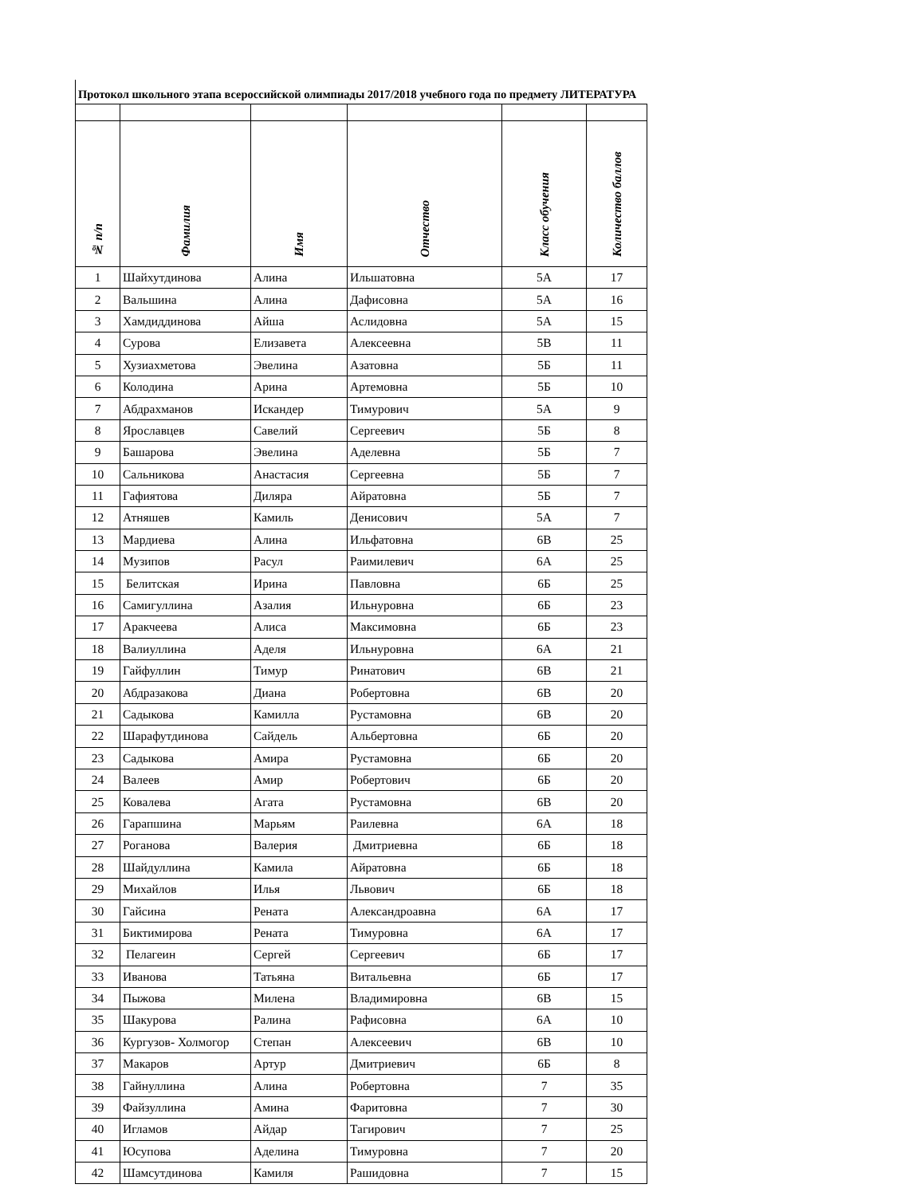Протокол школьного этапа всероссийской олимпиады 2017/2018 учебного года по предмету ЛИТЕРАТУРА
| № п/п | Фамилия | Имя | Отчество | Класс обучения | Количество баллов |
| --- | --- | --- | --- | --- | --- |
| 1 | Шайхутдинова | Алина | Ильшатовна | 5А | 17 |
| 2 | Вальшина | Алина | Дафисовна | 5А | 16 |
| 3 | Хамдиддинова | Айша | Аслидовна | 5А | 15 |
| 4 | Сурова | Елизавета | Алексеевна | 5В | 11 |
| 5 | Хузиахметова | Эвелина | Азатовна | 5Б | 11 |
| 6 | Колодина | Арина | Артемовна | 5Б | 10 |
| 7 | Абдрахманов | Искандер | Тимурович | 5А | 9 |
| 8 | Ярославцев | Савелий | Сергеевич | 5Б | 8 |
| 9 | Башарова | Эвелина | Аделевна | 5Б | 7 |
| 10 | Сальникова | Анастасия | Сергеевна | 5Б | 7 |
| 11 | Гафиятова | Диляра | Айратовна | 5Б | 7 |
| 12 | Атняшев | Камиль | Денисович | 5А | 7 |
| 13 | Мардиева | Алина | Ильфатовна | 6В | 25 |
| 14 | Музипов | Расул | Раимилевич | 6А | 25 |
| 15 | Белитская | Ирина | Павловна | 6Б | 25 |
| 16 | Самигуллина | Азалия | Ильнуровна | 6Б | 23 |
| 17 | Аракчеева | Алиса | Максимовна | 6Б | 23 |
| 18 | Валиуллина | Аделя | Ильнуровна | 6А | 21 |
| 19 | Гайфуллин | Тимур | Ринатович | 6В | 21 |
| 20 | Абдразакова | Диана | Робертовна | 6В | 20 |
| 21 | Садыкова | Камилла | Рустамовна | 6В | 20 |
| 22 | Шарафутдинова | Сайдель | Альбертовна | 6Б | 20 |
| 23 | Садыкова | Амира | Рустамовна | 6Б | 20 |
| 24 | Валеев | Амир | Робертович | 6Б | 20 |
| 25 | Ковалева | Агата | Рустамовна | 6В | 20 |
| 26 | Гарапшина | Марьям | Раилевна | 6А | 18 |
| 27 | Роганова | Валерия | Дмитриевна | 6Б | 18 |
| 28 | Шайдуллина | Камила | Айратовна | 6Б | 18 |
| 29 | Михайлов | Илья | Львович | 6Б | 18 |
| 30 | Гайсина | Рената | Александроавна | 6А | 17 |
| 31 | Биктимирова | Рената | Тимуровна | 6А | 17 |
| 32 | Пелагеин | Сергей | Сергеевич | 6Б | 17 |
| 33 | Иванова | Татьяна | Витальевна | 6Б | 17 |
| 34 | Пыжова | Милена | Владимировна | 6В | 15 |
| 35 | Шакурова | Ралина | Рафисовна | 6А | 10 |
| 36 | Кургузов- Холмогор | Степан | Алексеевич | 6В | 10 |
| 37 | Макаров | Артур | Дмитриевич | 6Б | 8 |
| 38 | Гайнуллина | Алина | Робертовна | 7 | 35 |
| 39 | Файзуллина | Амина | Фаритовна | 7 | 30 |
| 40 | Игламов | Айдар | Тагирович | 7 | 25 |
| 41 | Юсупова | Аделина | Тимуровна | 7 | 20 |
| 42 | Шамсутдинова | Камиля | Рашидовна | 7 | 15 |